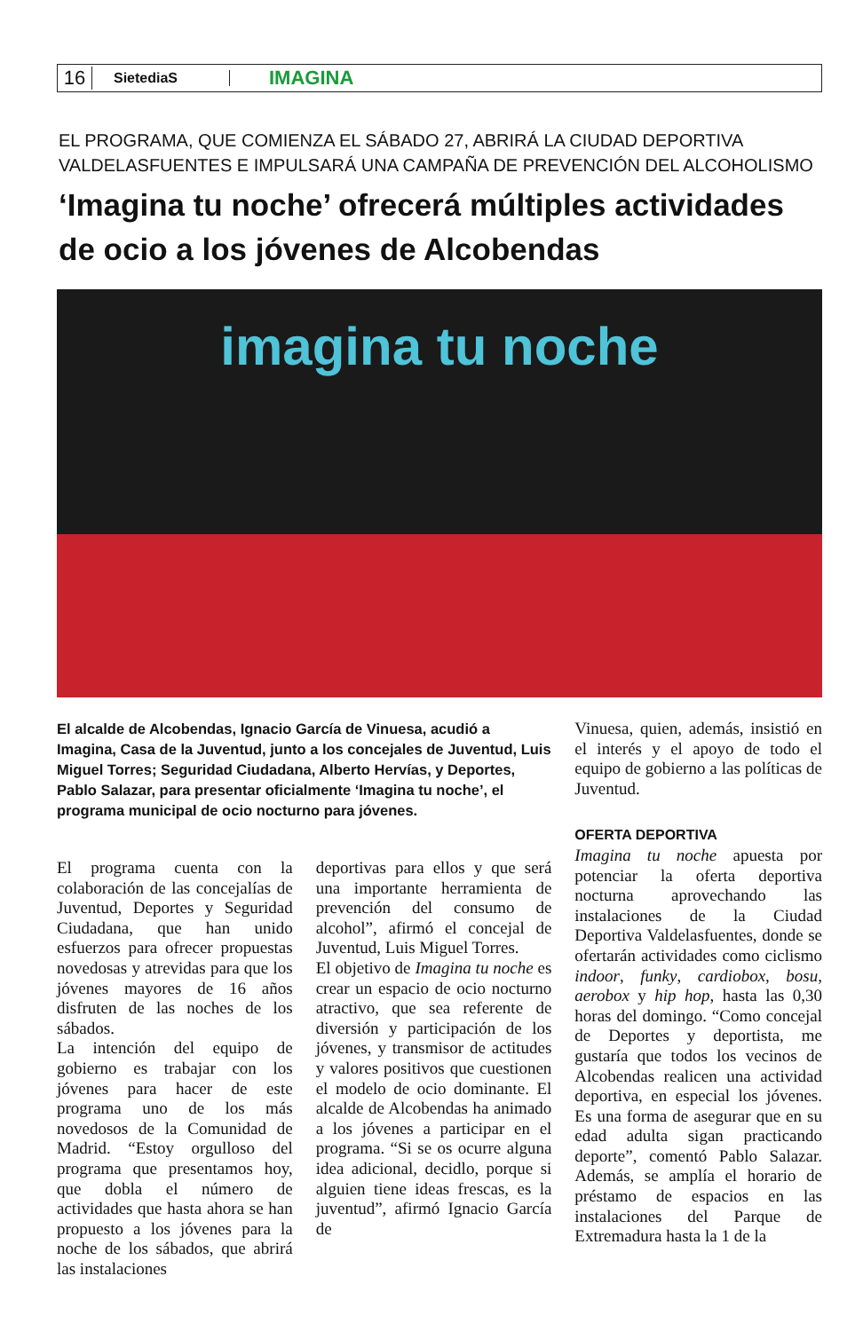16
SietediaS
IMAGINA
EL PROGRAMA, QUE COMIENZA EL SÁBADO 27, ABRIRÁ LA CIUDAD DEPORTIVA VALDELASFUENTES E IMPULSARÁ UNA CAMPAÑA DE PREVENCIÓN DEL ALCOHOLISMO
‘Imagina tu noche’ ofrecerá múltiples actividades de ocio a los jóvenes de Alcobendas
imagina tu noche
El alcalde de Alcobendas, Ignacio García de Vinuesa, acudió a Imagina, Casa de la Juventud, junto a los concejales de Juventud, Luis Miguel Torres; Seguridad Ciudadana, Alberto Hervías, y Deportes, Pablo Salazar, para presentar oficialmente ‘Imagina tu noche’, el programa municipal de ocio nocturno para jóvenes.
El programa cuenta con la colaboración de las concejalías de Juventud, Deportes y Seguridad Ciudadana, que han unido esfuerzos para ofrecer propuestas novedosas y atrevidas para que los jóvenes mayores de 16 años disfruten de las noches de los sábados.
La intención del equipo de gobierno es trabajar con los jóvenes para hacer de este programa uno de los más novedosos de la Comunidad de Madrid. “Estoy orgulloso del programa que presentamos hoy, que dobla el número de actividades que hasta ahora se han propuesto a los jóvenes para la noche de los sábados, que abrirá las instalaciones
deportivas para ellos y que será una importante herramienta de prevención del consumo de alcohol”, afirmó el concejal de Juventud, Luis Miguel Torres.
El objetivo de Imagina tu noche es crear un espacio de ocio nocturno atractivo, que sea referente de diversión y participación de los jóvenes, y transmisor de actitudes y valores positivos que cuestionen el modelo de ocio dominante. El alcalde de Alcobendas ha animado a los jóvenes a participar en el programa. “Si se os ocurre alguna idea adicional, decidlo, porque si alguien tiene ideas frescas, es la juventud”, afirmó Ignacio García de
Vinuesa, quien, además, insistió en el interés y el apoyo de todo el equipo de gobierno a las políticas de Juventud.
OFERTA DEPORTIVA
Imagina tu noche apuesta por potenciar la oferta deportiva nocturna aprovechando las instalaciones de la Ciudad Deportiva Valdelasfuentes, donde se ofertarán actividades como ciclismo indoor, funky, cardiobox, bosu, aerobox y hip hop, hasta las 0,30 horas del domingo. “Como concejal de Deportes y deportista, me gustaría que todos los vecinos de Alcobendas realicen una actividad deportiva, en especial los jóvenes. Es una forma de asegurar que en su edad adulta sigan practicando deporte”, comentó Pablo Salazar. Además, se amplía el horario de préstamo de espacios en las instalaciones del Parque de Extremadura hasta la 1 de la